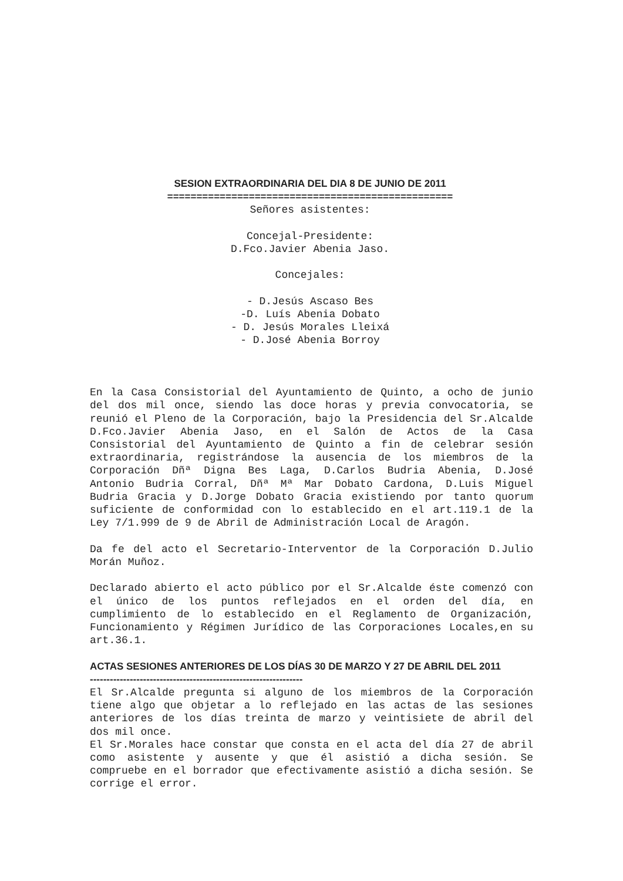SESION EXTRAORDINARIA DEL DIA 8 DE JUNIO DE 2011
=================================================
Señores asistentes:
Concejal-Presidente:
D.Fco.Javier Abenia Jaso.
Concejales:
- D.Jesús Ascaso Bes
-D. Luís Abenia Dobato
- D. Jesús Morales Lleixá
- D.José Abenia Borroy
En la Casa Consistorial del Ayuntamiento de Quinto, a ocho de junio del dos mil once, siendo las doce horas y previa convocatoria, se reunió el Pleno de la Corporación, bajo la Presidencia del Sr.Alcalde D.Fco.Javier Abenia Jaso, en el Salón de Actos de la Casa Consistorial del Ayuntamiento de Quinto a fin de celebrar sesión extraordinaria, registrándose la ausencia de los miembros de la Corporación Dñª Digna Bes Laga, D.Carlos Budria Abenia, D.José Antonio Budria Corral, Dñª Mª Mar Dobato Cardona, D.Luis Miguel Budria Gracia y D.Jorge Dobato Gracia existiendo por tanto quorum suficiente de conformidad con lo establecido en el art.119.1 de la Ley 7/1.999 de 9 de Abril de Administración Local de Aragón.
Da fe del acto el Secretario-Interventor de la Corporación D.Julio Morán Muñoz.
Declarado abierto el acto público por el Sr.Alcalde éste comenzó con el único de los puntos reflejados en el orden del día, en cumplimiento de lo establecido en el Reglamento de Organización, Funcionamiento y Régimen Jurídico de las Corporaciones Locales,en su art.36.1.
ACTAS SESIONES ANTERIORES DE LOS DÍAS 30 DE MARZO Y 27 DE ABRIL DEL 2011
----------------------------------------------------------------
El Sr.Alcalde pregunta si alguno de los miembros de la Corporación tiene algo que objetar a lo reflejado en las actas de las sesiones anteriores de los días treinta de marzo y veintisiete de abril del dos mil once.
El Sr.Morales hace constar que consta en el acta del día 27 de abril como asistente y ausente y que él asistió a dicha sesión. Se compruebe en el borrador que efectivamente asistió a dicha sesión. Se corrige el error.